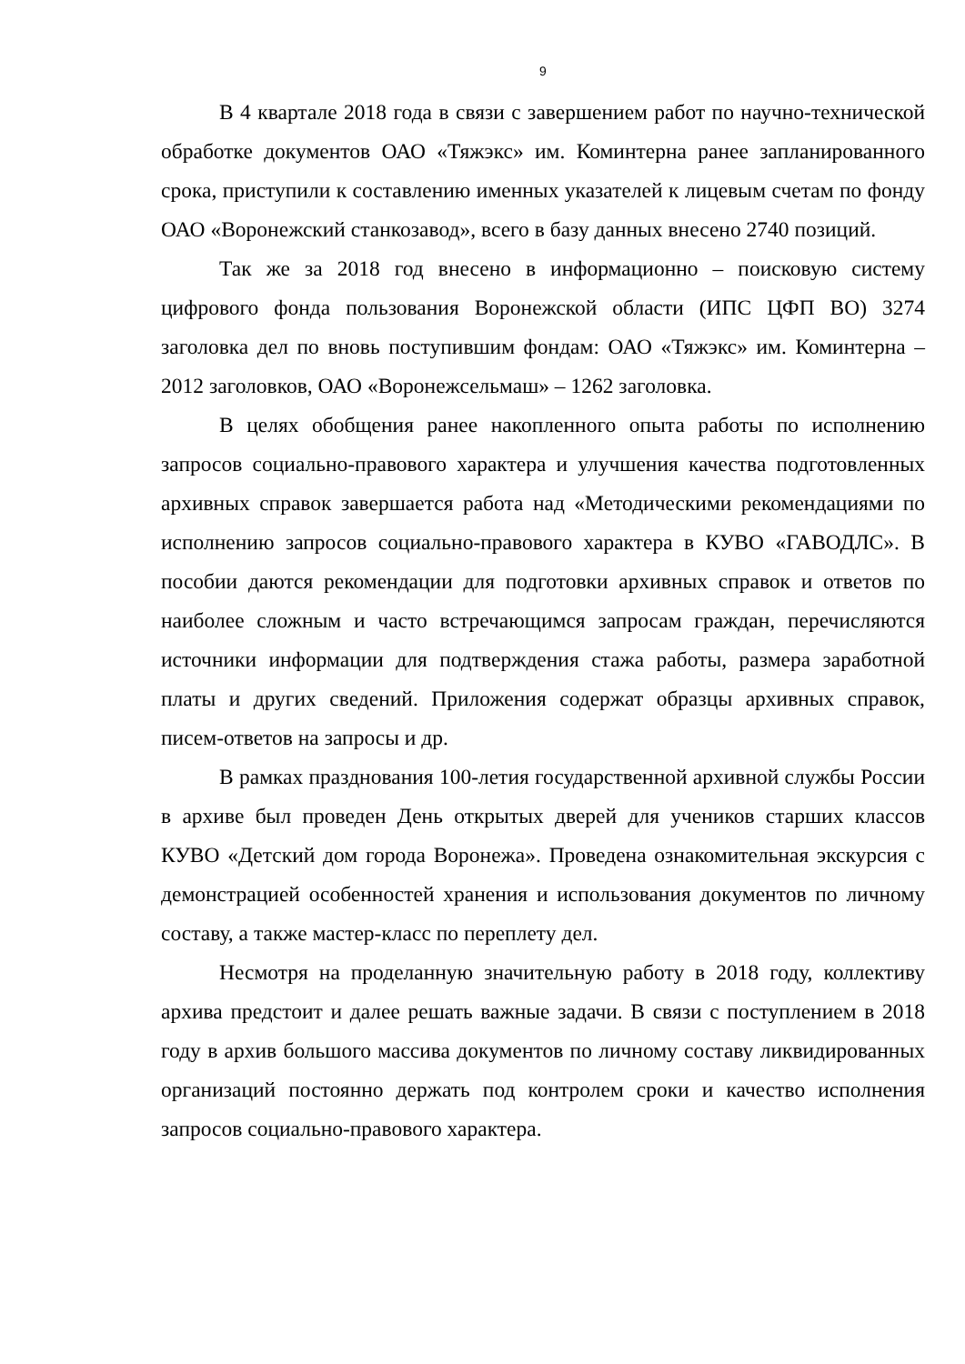9
В 4 квартале 2018 года в связи с завершением работ по научно-технической обработке документов ОАО «Тяжэкс» им. Коминтерна ранее запланированного срока, приступили к составлению именных указателей к лицевым счетам по фонду ОАО «Воронежский станкозавод», всего в базу данных внесено 2740 позиций.
Так же за 2018 год внесено в информационно – поисковую систему цифрового фонда пользования Воронежской области (ИПС ЦФП ВО) 3274 заголовка дел по вновь поступившим фондам: ОАО «Тяжэкс» им. Коминтерна – 2012 заголовков, ОАО «Воронежсельмаш» – 1262 заголовка.
В целях обобщения ранее накопленного опыта работы по исполнению запросов социально-правового характера и улучшения качества подготовленных архивных справок завершается работа над «Методическими рекомендациями по исполнению запросов социально-правового характера в КУВО «ГАВОДЛС». В пособии даются рекомендации для подготовки архивных справок и ответов по наиболее сложным и часто встречающимся запросам граждан, перечисляются источники информации для подтверждения стажа работы, размера заработной платы и других сведений. Приложения содержат образцы архивных справок, писем-ответов на запросы и др.
В рамках празднования 100-летия государственной архивной службы России в архиве был проведен День открытых дверей для учеников старших классов КУВО «Детский дом города Воронежа». Проведена ознакомительная экскурсия с демонстрацией особенностей хранения и использования документов по личному составу, а также мастер-класс по переплету дел.
Несмотря на проделанную значительную работу в 2018 году, коллективу архива предстоит и далее решать важные задачи. В связи с поступлением в 2018 году в архив большого массива документов по личному составу ликвидированных организаций постоянно держать под контролем сроки и качество исполнения запросов социально-правового характера.